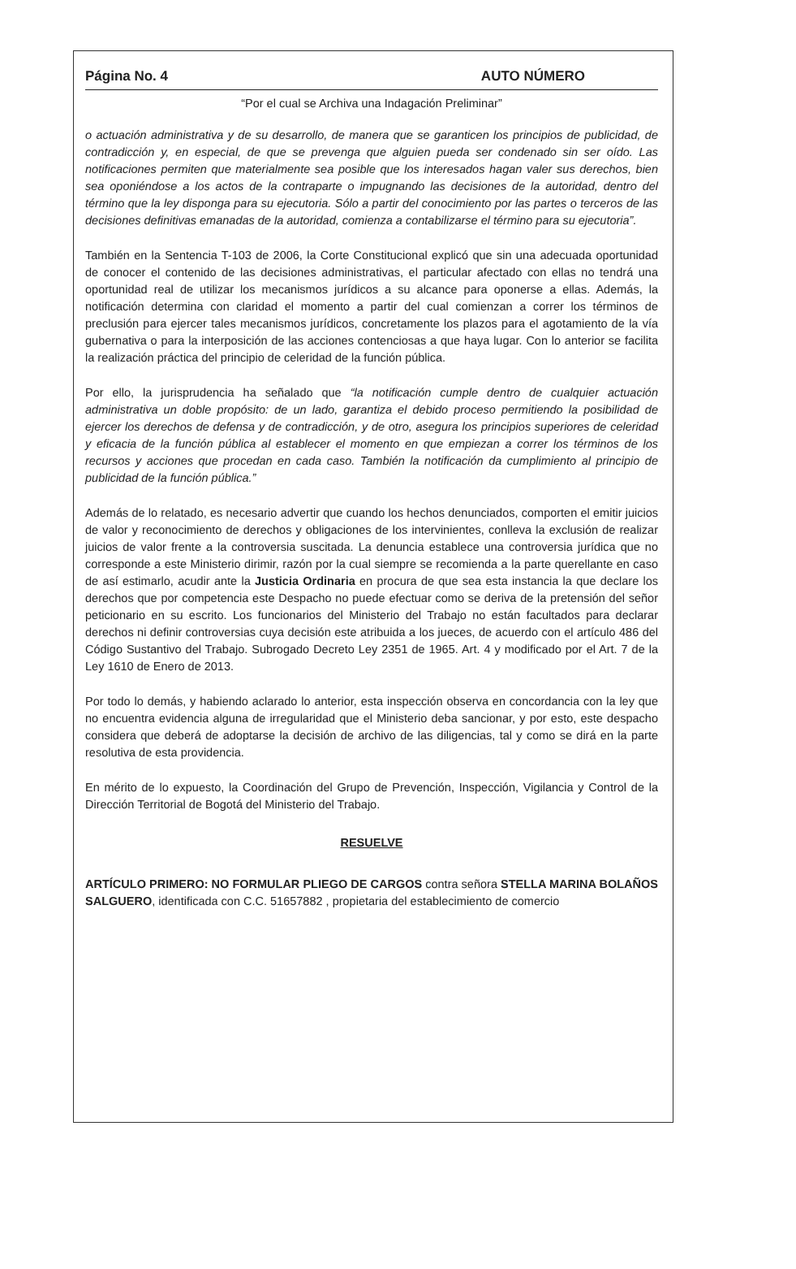Página No. 4 AUTO NÚMERO
“Por el cual se Archiva una Indagación Preliminar”
o actuación administrativa y de su desarrollo, de manera que se garanticen los principios de publicidad, de contradicción y, en especial, de que se prevenga que alguien pueda ser condenado sin ser oído. Las notificaciones permiten que materialmente sea posible que los interesados hagan valer sus derechos, bien sea oponiéndose a los actos de la contraparte o impugnando las decisiones de la autoridad, dentro del término que la ley disponga para su ejecutoria. Sólo a partir del conocimiento por las partes o terceros de las decisiones definitivas emanadas de la autoridad, comienza a contabilizarse el término para su ejecutoria”.
También en la Sentencia T-103 de 2006, la Corte Constitucional explicó que sin una adecuada oportunidad de conocer el contenido de las decisiones administrativas, el particular afectado con ellas no tendrá una oportunidad real de utilizar los mecanismos jurídicos a su alcance para oponerse a ellas. Además, la notificación determina con claridad el momento a partir del cual comienzan a correr los términos de preclusión para ejercer tales mecanismos jurídicos, concretamente los plazos para el agotamiento de la vía gubernativa o para la interposición de las acciones contenciosas a que haya lugar. Con lo anterior se facilita la realización práctica del principio de celeridad de la función pública.
Por ello, la jurisprudencia ha señalado que “la notificación cumple dentro de cualquier actuación administrativa un doble propósito: de un lado, garantiza el debido proceso permitiendo la posibilidad de ejercer los derechos de defensa y de contradicción, y de otro, asegura los principios superiores de celeridad y eficacia de la función pública al establecer el momento en que empiezan a correr los términos de los recursos y acciones que procedan en cada caso. También la notificación da cumplimiento al principio de publicidad de la función pública.”
Además de lo relatado, es necesario advertir que cuando los hechos denunciados, comporten el emitir juicios de valor y reconocimiento de derechos y obligaciones de los intervinientes, conlleva la exclusión de realizar juicios de valor frente a la controversia suscitada. La denuncia establece una controversia jurídica que no corresponde a este Ministerio dirimir, razón por la cual siempre se recomienda a la parte querellante en caso de así estimarlo, acudir ante la Justicia Ordinaria en procura de que sea esta instancia la que declare los derechos que por competencia este Despacho no puede efectuar como se deriva de la pretensión del señor peticionario en su escrito. Los funcionarios del Ministerio del Trabajo no están facultados para declarar derechos ni definir controversias cuya decisión este atribuida a los jueces, de acuerdo con el artículo 486 del Código Sustantivo del Trabajo. Subrogado Decreto Ley 2351 de 1965. Art. 4 y modificado por el Art. 7 de la Ley 1610 de Enero de 2013.
Por todo lo demás, y habiendo aclarado lo anterior, esta inspección observa en concordancia con la ley que no encuentra evidencia alguna de irregularidad que el Ministerio deba sancionar, y por esto, este despacho considera que deberá de adoptarse la decisión de archivo de las diligencias, tal y como se dirá en la parte resolutiva de esta providencia.
En mérito de lo expuesto, la Coordinación del Grupo de Prevención, Inspección, Vigilancia y Control de la Dirección Territorial de Bogotá del Ministerio del Trabajo.
RESUELVE
ARTÍCULO PRIMERO: NO FORMULAR PLIEGO DE CARGOS contra señora STELLA MARINA BOLAÑOS SALGUERO, identificada con C.C. 51657882 , propietaria del establecimiento de comercio